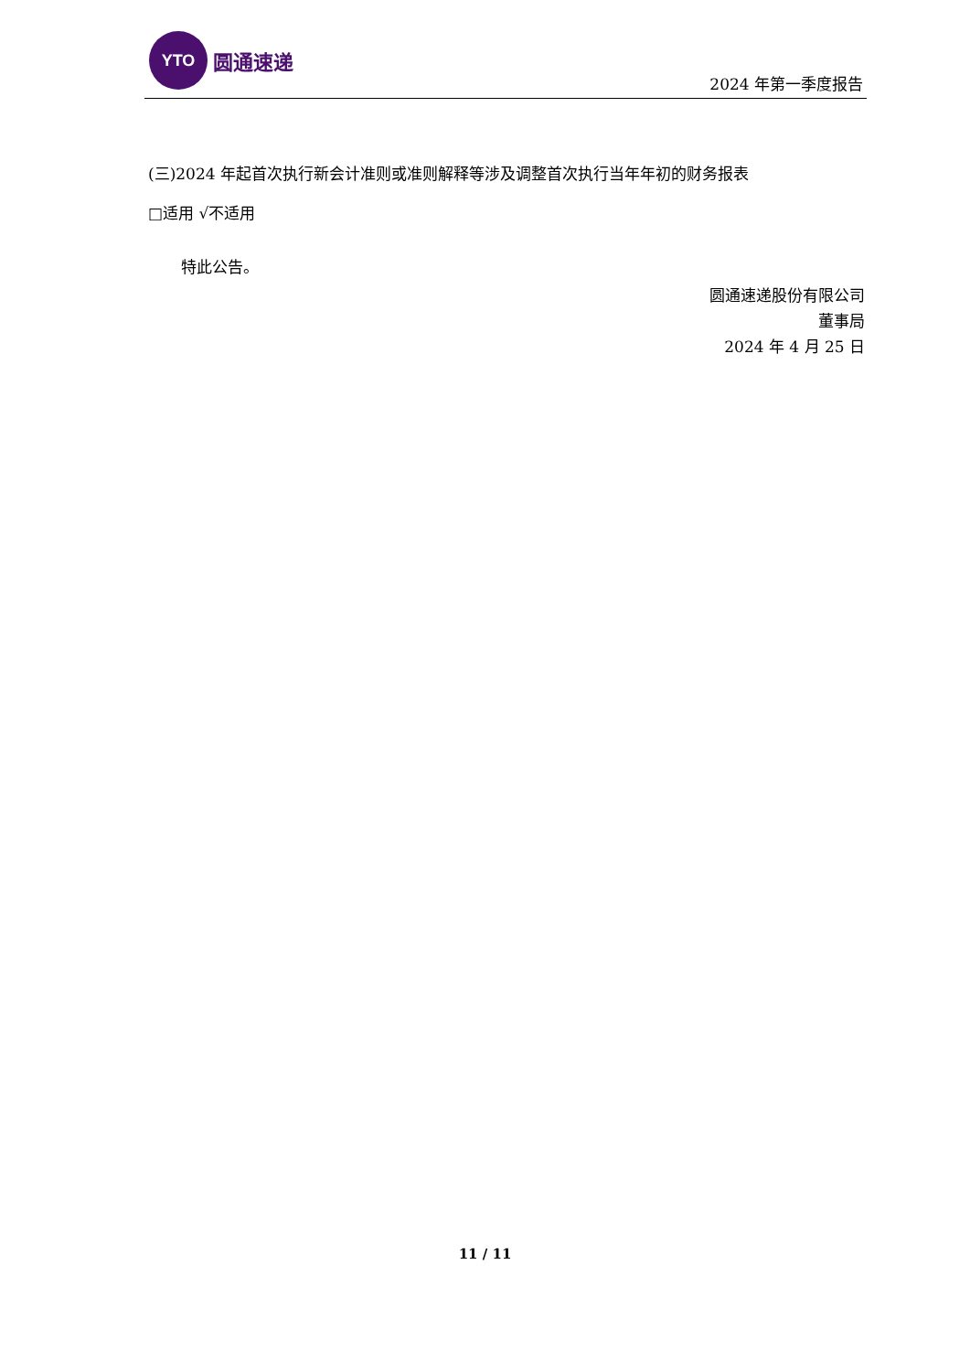YTO
圆通速递
2024 年第一季度报告
(三)2024 年起首次执行新会计准则或准则解释等涉及调整首次执行当年年初的财务报表
□适用 √不适用
特此公告。
圆通速递股份有限公司
董事局
2024 年 4 月 25 日
11 / 11